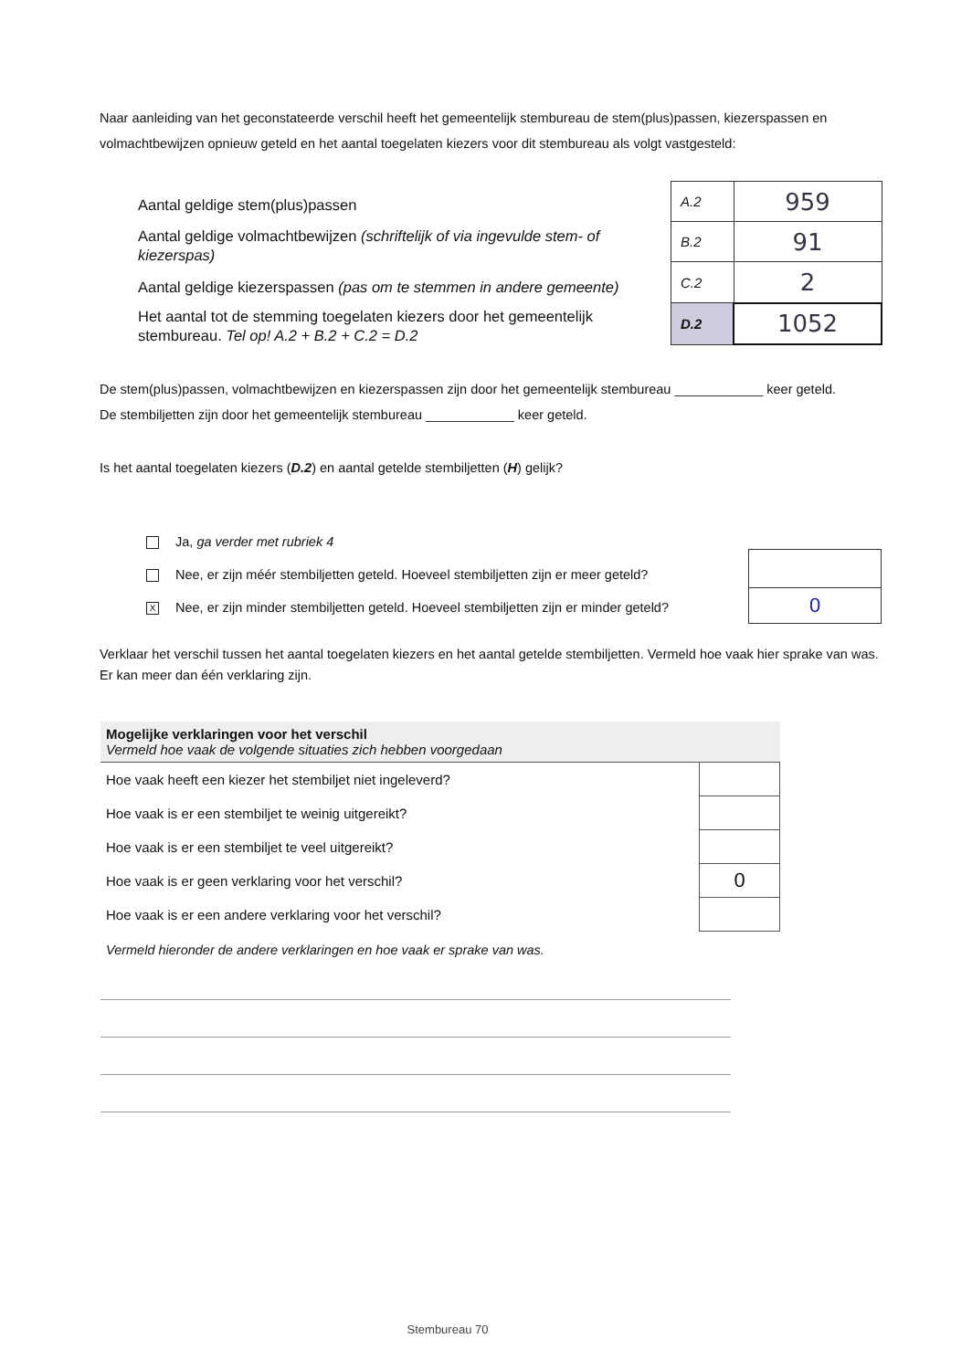Naar aanleiding van het geconstateerde verschil heeft het gemeentelijk stembureau de stem(plus)passen, kiezerspassen en volmachtbewijzen opnieuw geteld en het aantal toegelaten kiezers voor dit stembureau als volgt vastgesteld:
Aantal geldige stem(plus)passen
Aantal geldige volmachtbewijzen (schriftelijk of via ingevulde stem- of kiezerspas)
Aantal geldige kiezerspassen (pas om te stemmen in andere gemeente)
Het aantal tot de stemming toegelaten kiezers door het gemeentelijk stembureau. Tel op! A.2 + B.2 + C.2 = D.2
| A.2 | 959 |
| B.2 | 91 |
| C.2 | 2 |
| D.2 | 1052 |
De stem(plus)passen, volmachtbewijzen en kiezerspassen zijn door het gemeentelijk stembureau ____________ keer geteld.
De stembiljetten zijn door het gemeentelijk stembureau ____________ keer geteld.
Is het aantal toegelaten kiezers (D.2) en aantal getelde stembiljetten (H) gelijk?
Ja, ga verder met rubriek 4
Nee, er zijn méér stembiljetten geteld. Hoeveel stembiljetten zijn er meer geteld?
X Nee, er zijn minder stembiljetten geteld. Hoeveel stembiljetten zijn er minder geteld?
| 0 |
Verklaar het verschil tussen het aantal toegelaten kiezers en het aantal getelde stembiljetten. Vermeld hoe vaak hier sprake van was. Er kan meer dan één verklaring zijn.
Mogelijke verklaringen voor het verschil
Vermeld hoe vaak de volgende situaties zich hebben voorgedaan
| Hoe vaak heeft een kiezer het stembiljet niet ingeleverd? | |
| Hoe vaak is er een stembiljet te weinig uitgereikt? | |
| Hoe vaak is er een stembiljet te veel uitgereikt? | |
| Hoe vaak is er geen verklaring voor het verschil? | 0 |
| Hoe vaak is er een andere verklaring voor het verschil? | |
Vermeld hieronder de andere verklaringen en hoe vaak er sprake van was.
Stembureau 70